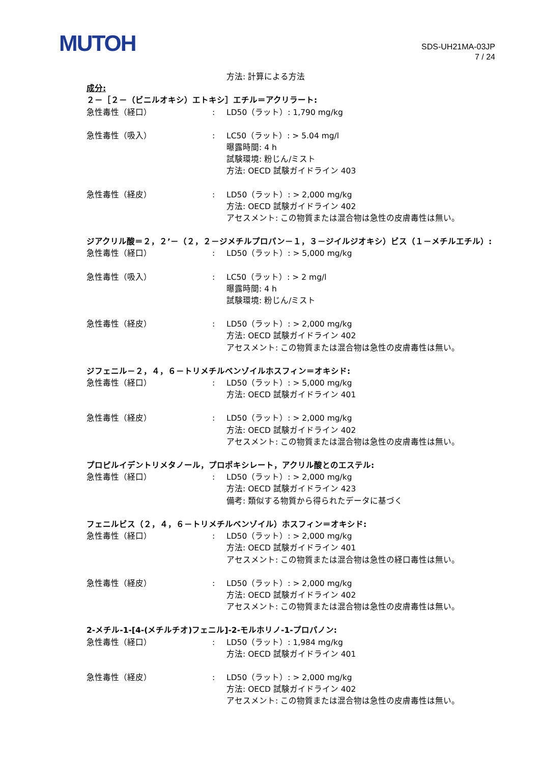MUTOH
SDS-UH21MA-03JP
7 / 24
方法: 計算による方法
成分:
２－［２－（ビニルオキシ）エトキシ］エチル＝アクリラート:
急性毒性（経口） : LD50（ラット）: 1,790 mg/kg
急性毒性（吸入） : LC50（ラット）: > 5.04 mg/l
曝露時間: 4 h
試験環境: 粉じん/ミスト
方法: OECD 試験ガイドライン 403
急性毒性（経皮） : LD50（ラット）: > 2,000 mg/kg
方法: OECD 試験ガイドライン 402
アセスメント: この物質または混合物は急性の皮膚毒性は無い。
ジアクリル酸＝２，２’－（２，２－ジメチルプロパン－１，３－ジイルジオキシ）ビス（１－メチルエチル）:
急性毒性（経口） : LD50（ラット）: > 5,000 mg/kg
急性毒性（吸入） : LC50（ラット）: > 2 mg/l
曝露時間: 4 h
試験環境: 粉じん/ミスト
急性毒性（経皮） : LD50（ラット）: > 2,000 mg/kg
方法: OECD 試験ガイドライン 402
アセスメント: この物質または混合物は急性の皮膚毒性は無い。
ジフェニル－２，４，６－トリメチルベンゾイルホスフィン＝オキシド:
急性毒性（経口） : LD50（ラット）: > 5,000 mg/kg
方法: OECD 試験ガイドライン 401
急性毒性（経皮） : LD50（ラット）: > 2,000 mg/kg
方法: OECD 試験ガイドライン 402
アセスメント: この物質または混合物は急性の皮膚毒性は無い。
プロピルイデントリメタノール，プロポキシレート，アクリル酸とのエステル:
急性毒性（経口） : LD50（ラット）: > 2,000 mg/kg
方法: OECD 試験ガイドライン 423
備考: 類似する物質から得られたデータに基づく
フェニルビス（２，４，６－トリメチルベンゾイル）ホスフィン＝オキシド:
急性毒性（経口） : LD50（ラット）: > 2,000 mg/kg
方法: OECD 試験ガイドライン 401
アセスメント: この物質または混合物は急性の経口毒性は無い。
急性毒性（経皮） : LD50（ラット）: > 2,000 mg/kg
方法: OECD 試験ガイドライン 402
アセスメント: この物質または混合物は急性の皮膚毒性は無い。
2-メチル-1-[4-(メチルチオ)フェニル]-2-モルホリノ-1-プロパノン:
急性毒性（経口） : LD50（ラット）: 1,984 mg/kg
方法: OECD 試験ガイドライン 401
急性毒性（経皮） : LD50（ラット）: > 2,000 mg/kg
方法: OECD 試験ガイドライン 402
アセスメント: この物質または混合物は急性の皮膚毒性は無い。